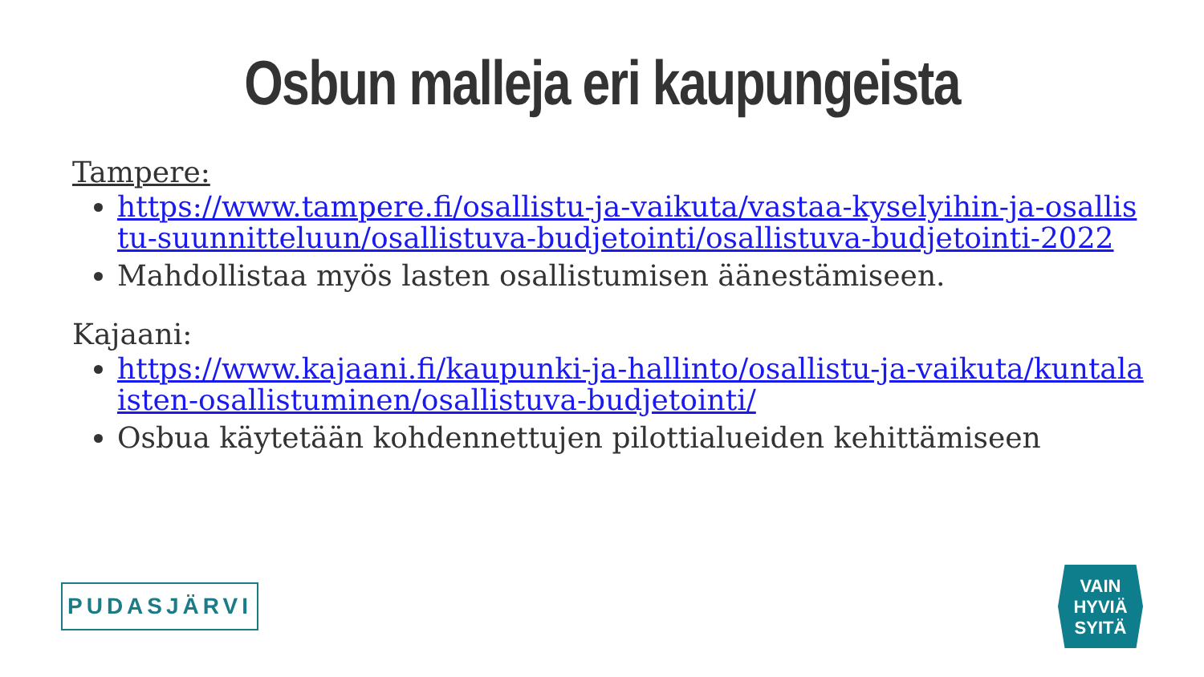Osbun malleja eri kaupungeista
Tampere:
https://www.tampere.fi/osallistu-ja-vaikuta/vastaa-kyselyihin-ja-osallistu-suunnitteluun/osallistuva-budjetointi/osallistuva-budjetointi-2022
Mahdollistaa myös lasten osallistumisen äänestämiseen.
Kajaani:
https://www.kajaani.fi/kaupunki-ja-hallinto/osallistu-ja-vaikuta/kuntalaisten-osallistuminen/osallistuva-budjetointi/
Osbua käytetään kohdennettujen pilottialueiden kehittämiseen
PUDASJÄRVI
VAIN
HYVIÄ
SYITÄ